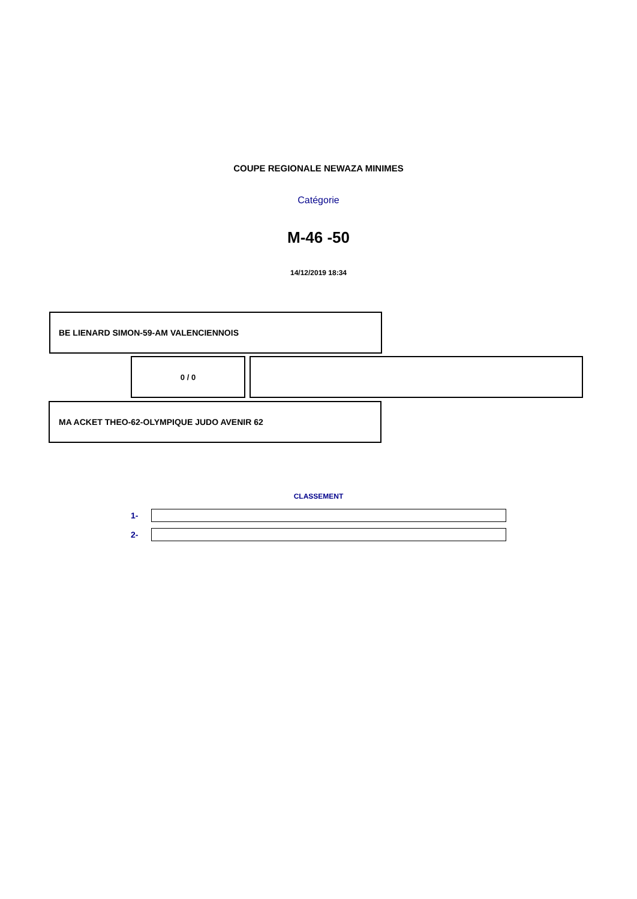COUPE REGIONALE NEWAZA MINIMES
Catégorie
M-46 -50
14/12/2019 18:34
BE LIENARD SIMON-59-AM VALENCIENNOIS
0 / 0
MA ACKET THEO-62-OLYMPIQUE JUDO AVENIR 62
CLASSEMENT
1-
2-